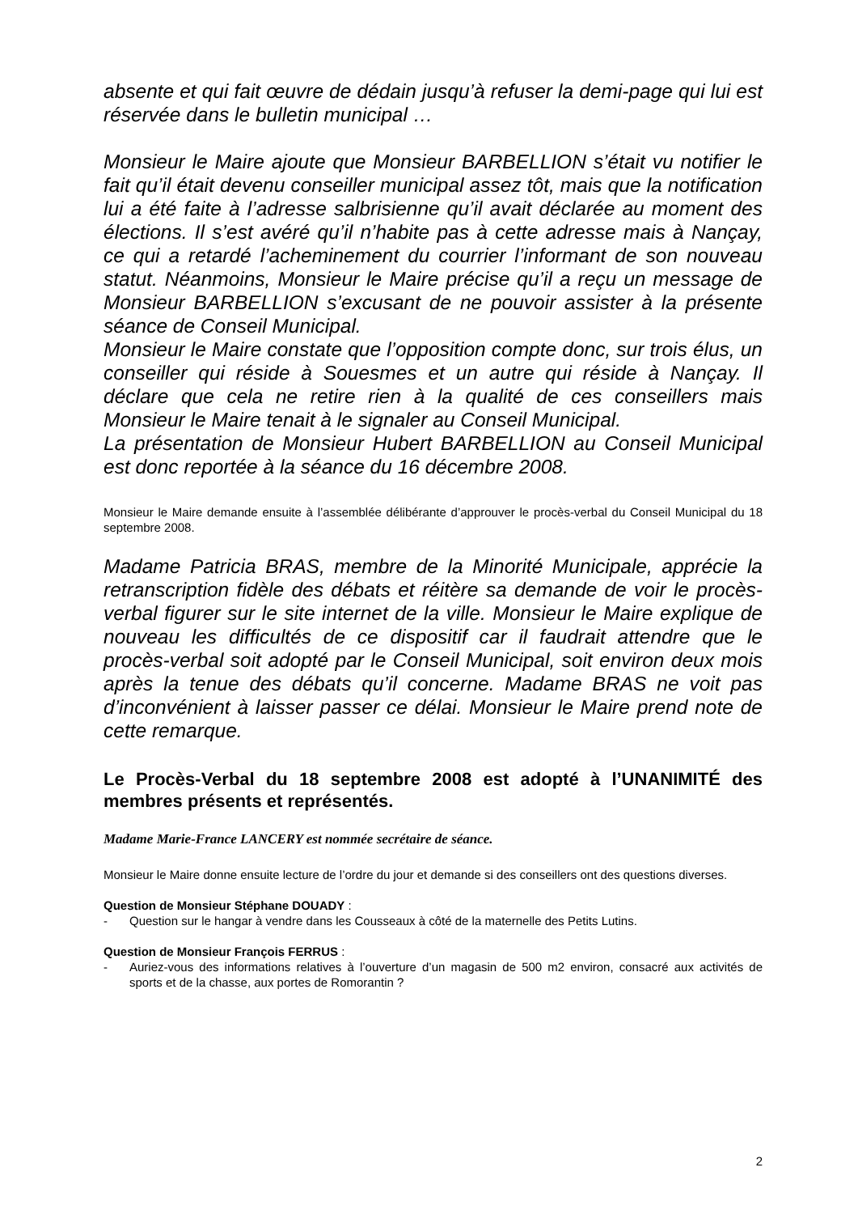absente et qui fait œuvre de dédain jusqu’à refuser la demi-page qui lui est réservée dans le bulletin municipal …
Monsieur le Maire ajoute que Monsieur BARBELLION s’était vu notifier le fait qu’il était devenu conseiller municipal assez tôt, mais que la notification lui a été faite à l’adresse salbrisienne qu’il avait déclarée au moment des élections. Il s’est avéré qu’il n’habite pas à cette adresse mais à Nançay, ce qui a retardé l’acheminement du courrier l’informant de son nouveau statut. Néanmoins, Monsieur le Maire précise qu’il a reçu un message de Monsieur BARBELLION s’excusant de ne pouvoir assister à la présente séance de Conseil Municipal.
Monsieur le Maire constate que l’opposition compte donc, sur trois élus, un conseiller qui réside à Souesmes et un autre qui réside à Nançay. Il déclare que cela ne retire rien à la qualité de ces conseillers mais Monsieur le Maire tenait à le signaler au Conseil Municipal.
La présentation de Monsieur Hubert BARBELLION au Conseil Municipal est donc reportée à la séance du 16 décembre 2008.
Monsieur le Maire demande ensuite à l’assemblée délibérante d’approuver le procès-verbal du Conseil Municipal du 18 septembre 2008.
Madame Patricia BRAS, membre de la Minorité Municipale, apprécie la retranscription fidèle des débats et réitère sa demande de voir le procès-verbal figurer sur le site internet de la ville. Monsieur le Maire explique de nouveau les difficultés de ce dispositif car il faudrait attendre que le procès-verbal soit adopté par le Conseil Municipal, soit environ deux mois après la tenue des débats qu’il concerne. Madame BRAS ne voit pas d’inconvénient à laisser passer ce délai. Monsieur le Maire prend note de cette remarque.
Le Procès-Verbal du 18 septembre 2008 est adopté à l’UNANIMITÉ des membres présents et représentés.
Madame Marie-France LANCERY est nommée secrétaire de séance.
Monsieur le Maire donne ensuite lecture de l’ordre du jour et demande si des conseillers ont des questions diverses.
Question de Monsieur Stéphane DOUADY :
- Question sur le hangar à vendre dans les Cousseaux à côté de la maternelle des Petits Lutins.
Question de Monsieur François FERRUS :
- Auriez-vous des informations relatives à l’ouverture d’un magasin de 500 m2 environ, consacré aux activités de sports et de la chasse, aux portes de Romorantin ?
2